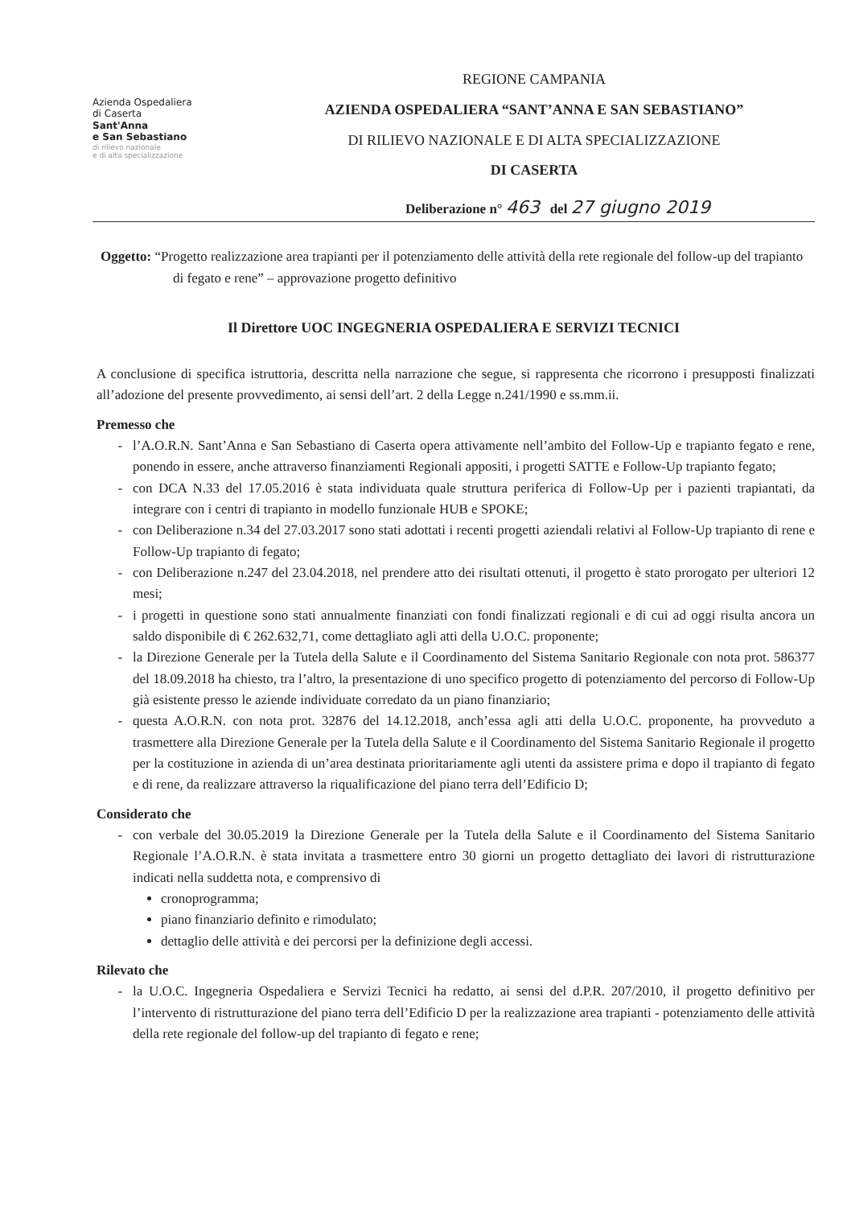Azienda Ospedaliera
di Caserta
Sant'Anna
e San Sebastiano
di rilievo nazionale
e di alta specializzazione
REGIONE CAMPANIA
AZIENDA OSPEDALIERA “SANT’ANNA E SAN SEBASTIANO”
DI RILIEVO NAZIONALE E DI ALTA SPECIALIZZAZIONE
DI CASERTA
Deliberazione n° 463 del 27 giugno 2019
Oggetto: “Progetto realizzazione area trapianti per il potenziamento delle attività della rete regionale del follow-up del trapianto di fegato e rene” – approvazione progetto definitivo
Il Direttore UOC INGEGNERIA OSPEDALIERA E SERVIZI TECNICI
A conclusione di specifica istruttoria, descritta nella narrazione che segue, si rappresenta che ricorrono i presupposti finalizzati all’adozione del presente provvedimento, ai sensi dell’art. 2 della Legge n.241/1990 e ss.mm.ii.
Premesso che
l’A.O.R.N. Sant’Anna e San Sebastiano di Caserta opera attivamente nell’ambito del Follow-Up e trapianto fegato e rene, ponendo in essere, anche attraverso finanziamenti Regionali appositi, i progetti SATTE e Follow-Up trapianto fegato;
con DCA N.33 del 17.05.2016 è stata individuata quale struttura periferica di Follow-Up per i pazienti trapiantati, da integrare con i centri di trapianto in modello funzionale HUB e SPOKE;
con Deliberazione n.34 del 27.03.2017 sono stati adottati i recenti progetti aziendali relativi al Follow-Up trapianto di rene e Follow-Up trapianto di fegato;
con Deliberazione n.247 del 23.04.2018, nel prendere atto dei risultati ottenuti, il progetto è stato prorogato per ulteriori 12 mesi;
i progetti in questione sono stati annualmente finanziati con fondi finalizzati regionali e di cui ad oggi risulta ancora un saldo disponibile di € 262.632,71, come dettagliato agli atti della U.O.C. proponente;
la Direzione Generale per la Tutela della Salute e il Coordinamento del Sistema Sanitario Regionale con nota prot. 586377 del 18.09.2018 ha chiesto, tra l’altro, la presentazione di uno specifico progetto di potenziamento del percorso di Follow-Up già esistente presso le aziende individuate corredato da un piano finanziario;
questa A.O.R.N. con nota prot. 32876 del 14.12.2018, anch’essa agli atti della U.O.C. proponente, ha provveduto a trasmettere alla Direzione Generale per la Tutela della Salute e il Coordinamento del Sistema Sanitario Regionale il progetto per la costituzione in azienda di un’area destinata prioritariamente agli utenti da assistere prima e dopo il trapianto di fegato e di rene, da realizzare attraverso la riqualificazione del piano terra dell’Edificio D;
Considerato che
con verbale del 30.05.2019 la Direzione Generale per la Tutela della Salute e il Coordinamento del Sistema Sanitario Regionale l’A.O.R.N. è stata invitata a trasmettere entro 30 giorni un progetto dettagliato dei lavori di ristrutturazione indicati nella suddetta nota, e comprensivo di
cronoprogramma;
piano finanziario definito e rimodulato;
dettaglio delle attività e dei percorsi per la definizione degli accessi.
Rilevato che
la U.O.C. Ingegneria Ospedaliera e Servizi Tecnici ha redatto, ai sensi del d.P.R. 207/2010, il progetto definitivo per l’intervento di ristrutturazione del piano terra dell’Edificio D per la realizzazione area trapianti - potenziamento delle attività della rete regionale del follow-up del trapianto di fegato e rene;